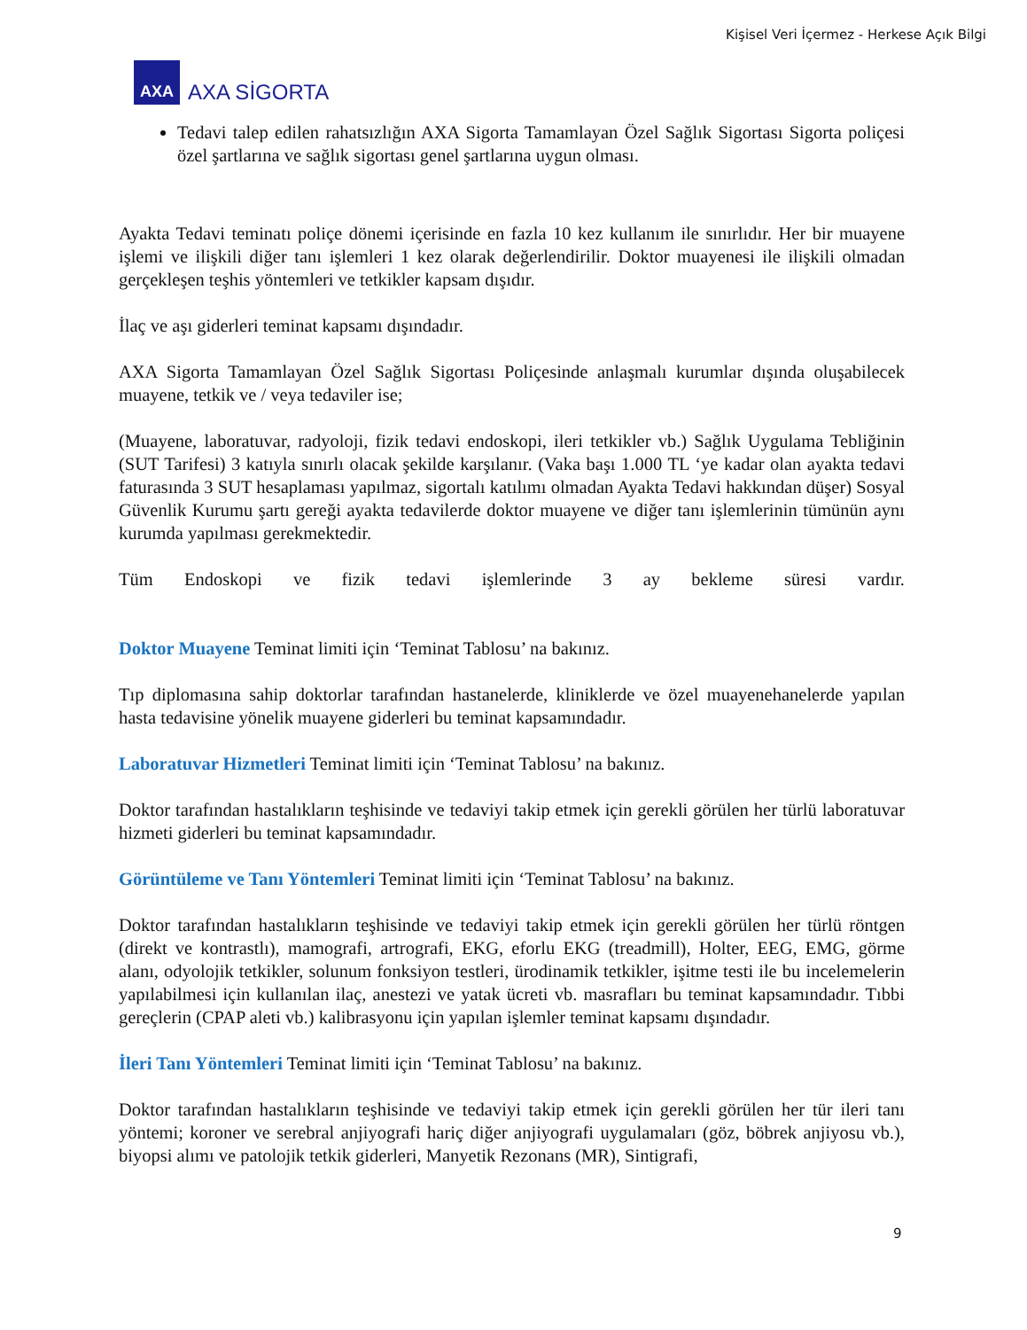Kişisel Veri İçermez - Herkese Açık Bilgi
AXA
AXA SİGORTA
Tedavi talep edilen rahatsızlığın AXA Sigorta Tamamlayan Özel Sağlık Sigortası Sigorta poliçesi özel şartlarına ve sağlık sigortası genel şartlarına uygun olması.
Ayakta Tedavi teminatı poliçe dönemi içerisinde en fazla 10 kez kullanım ile sınırlıdır. Her bir muayene işlemi ve ilişkili diğer tanı işlemleri 1 kez olarak değerlendirilir. Doktor muayenesi ile ilişkili olmadan gerçekleşen teşhis yöntemleri ve tetkikler kapsam dışıdır.
İlaç ve aşı giderleri teminat kapsamı dışındadır.
AXA Sigorta Tamamlayan Özel Sağlık Sigortası Poliçesinde anlaşmalı kurumlar dışında oluşabilecek muayene, tetkik ve / veya tedaviler ise;
(Muayene, laboratuvar, radyoloji, fizik tedavi endoskopi, ileri tetkikler vb.) Sağlık Uygulama Tebliğinin (SUT Tarifesi) 3 katıyla sınırlı olacak şekilde karşılanır. (Vaka başı 1.000 TL ‘ye kadar olan ayakta tedavi faturasında 3 SUT hesaplaması yapılmaz, sigortalı katılımı olmadan Ayakta Tedavi hakkından düşer) Sosyal Güvenlik Kurumu şartı gereği ayakta tedavilerde doktor muayene ve diğer tanı işlemlerinin tümünün aynı kurumda yapılması gerekmektedir.
Tüm Endoskopi ve fizik tedavi işlemlerinde 3 ay bekleme süresi vardır.
Doktor Muayene Teminat limiti için ‘Teminat Tablosu’ na bakınız.
Tıp diplomasına sahip doktorlar tarafından hastanelerde, kliniklerde ve özel muayenehanelerde yapılan hasta tedavisine yönelik muayene giderleri bu teminat kapsamındadır.
Laboratuvar Hizmetleri Teminat limiti için ‘Teminat Tablosu’ na bakınız.
Doktor tarafından hastalıkların teşhisinde ve tedaviyi takip etmek için gerekli görülen her türlü laboratuvar hizmeti giderleri bu teminat kapsamındadır.
Görüntüleme ve Tanı Yöntemleri Teminat limiti için ‘Teminat Tablosu’ na bakınız.
Doktor tarafından hastalıkların teşhisinde ve tedaviyi takip etmek için gerekli görülen her türlü röntgen (direkt ve kontrastlı), mamografi, artrografi, EKG, eforlu EKG (treadmill), Holter, EEG, EMG, görme alanı, odyolojik tetkikler, solunum fonksiyon testleri, ürodinamik tetkikler, işitme testi ile bu incelemelerin yapılabilmesi için kullanılan ilaç, anestezi ve yatak ücreti vb. masrafları bu teminat kapsamındadır. Tıbbi gereçlerin (CPAP aleti vb.) kalibrasyonu için yapılan işlemler teminat kapsamı dışındadır.
İleri Tanı Yöntemleri Teminat limiti için ‘Teminat Tablosu’ na bakınız.
Doktor tarafından hastalıkların teşhisinde ve tedaviyi takip etmek için gerekli görülen her tür ileri tanı yöntemi; koroner ve serebral anjiyografi hariç diğer anjiyografi uygulamaları (göz, böbrek anjiyosu vb.), biyopsi alımı ve patolojik tetkik giderleri, Manyetik Rezonans (MR), Sintigrafi,
9